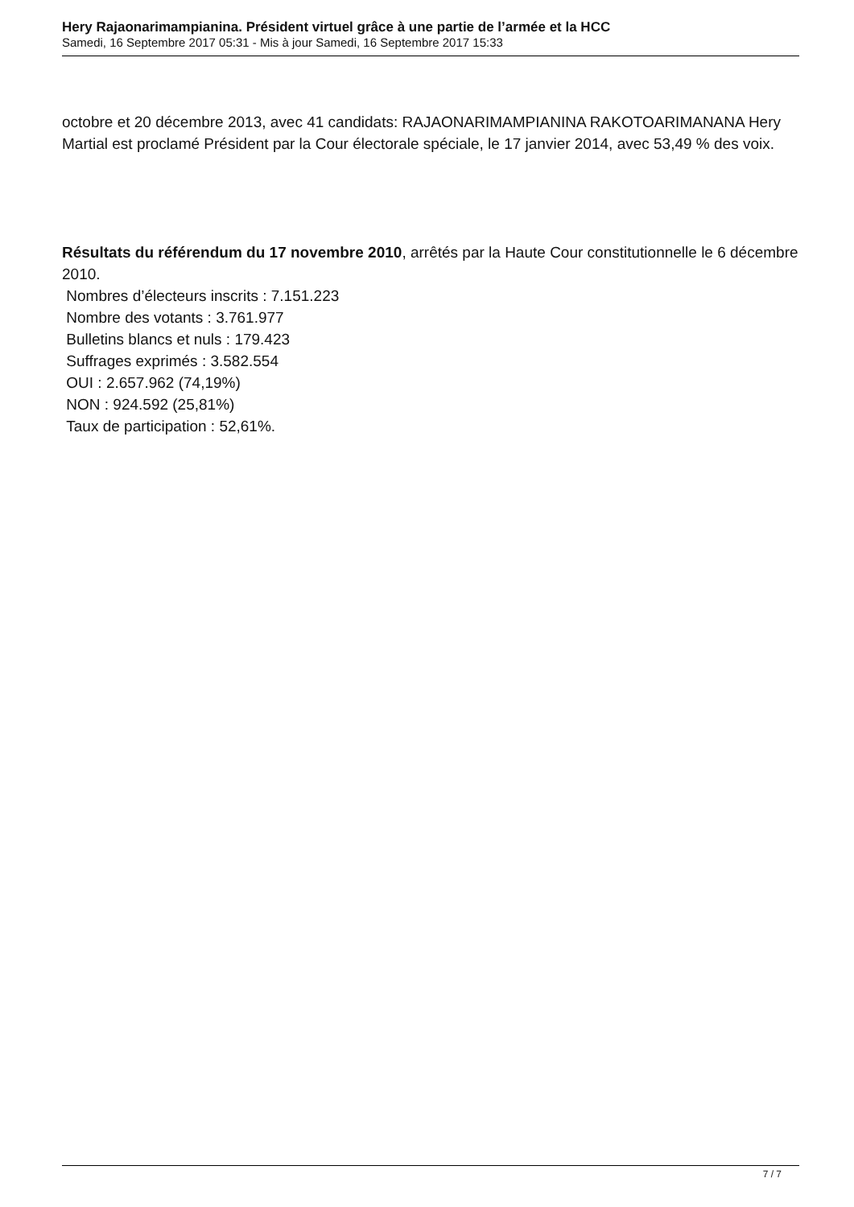Hery Rajaonarimampianina. Président virtuel grâce à une partie de l’armée et la HCC
Samedi, 16 Septembre 2017 05:31 - Mis à jour Samedi, 16 Septembre 2017 15:33
octobre et 20 décembre 2013, avec 41 candidats: RAJAONARIMAMPIANINA RAKOTOARIMANANA Hery Martial est proclamé Président par la Cour électorale spéciale, le 17 janvier 2014, avec 53,49 % des voix.
Résultats du référendum du 17 novembre 2010, arrêtés par la Haute Cour constitutionnelle le 6 décembre 2010.
Nombres d’électeurs inscrits : 7.151.223
Nombre des votants : 3.761.977
Bulletins blancs et nuls : 179.423
Suffrages exprimés : 3.582.554
OUI : 2.657.962 (74,19%)
NON : 924.592 (25,81%)
Taux de participation : 52,61%.
7 / 7